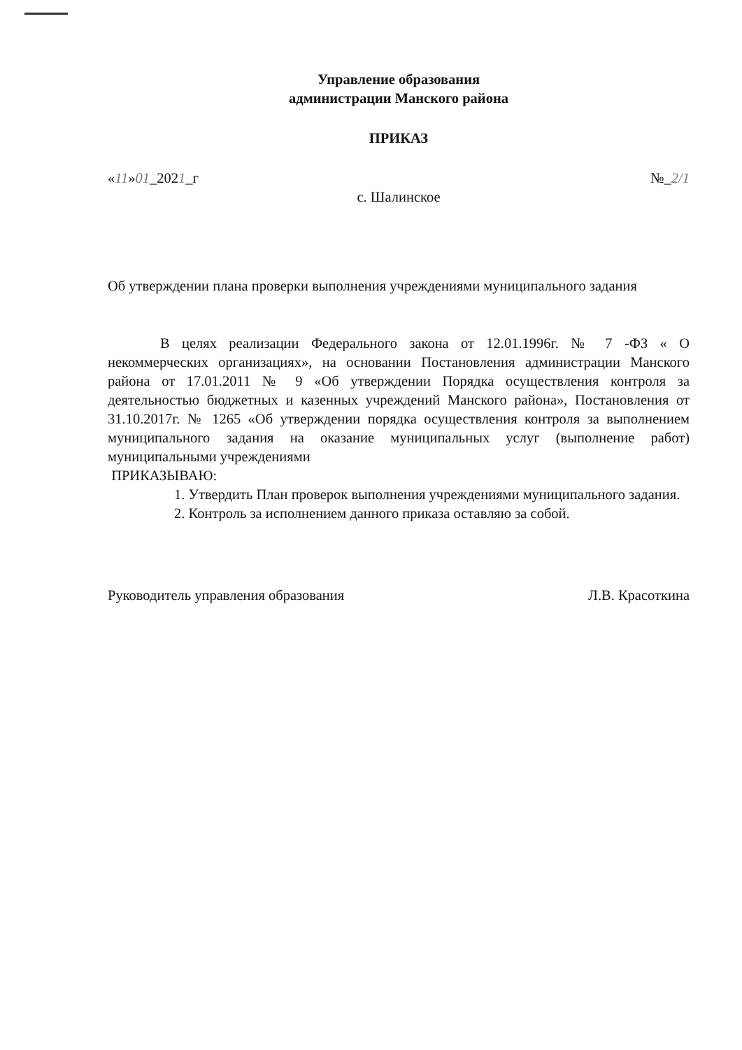Управление образования
администрации Манского района
ПРИКАЗ
«11»01_2021_г №_2/1
с. Шалинское
Об утверждении плана проверки выполнения учреждениями муниципального задания
В целях реализации Федерального закона от 12.01.1996г. № 7 -ФЗ « О некоммерческих организациях», на основании Постановления администрации Манского района от 17.01.2011 № 9 «Об утверждении Порядка осуществления контроля за деятельностью бюджетных и казенных учреждений Манского района», Постановления от 31.10.2017г. № 1265 «Об утверждении порядка осуществления контроля за выполнением муниципального задания на оказание муниципальных услуг (выполнение работ) муниципальными учреждениями
ПРИКАЗЫВАЮ:
1. Утвердить План проверок выполнения учреждениями муниципального задания.
2. Контроль за исполнением данного приказа оставляю за собой.
Руководитель управления образования Л.В. Красоткина